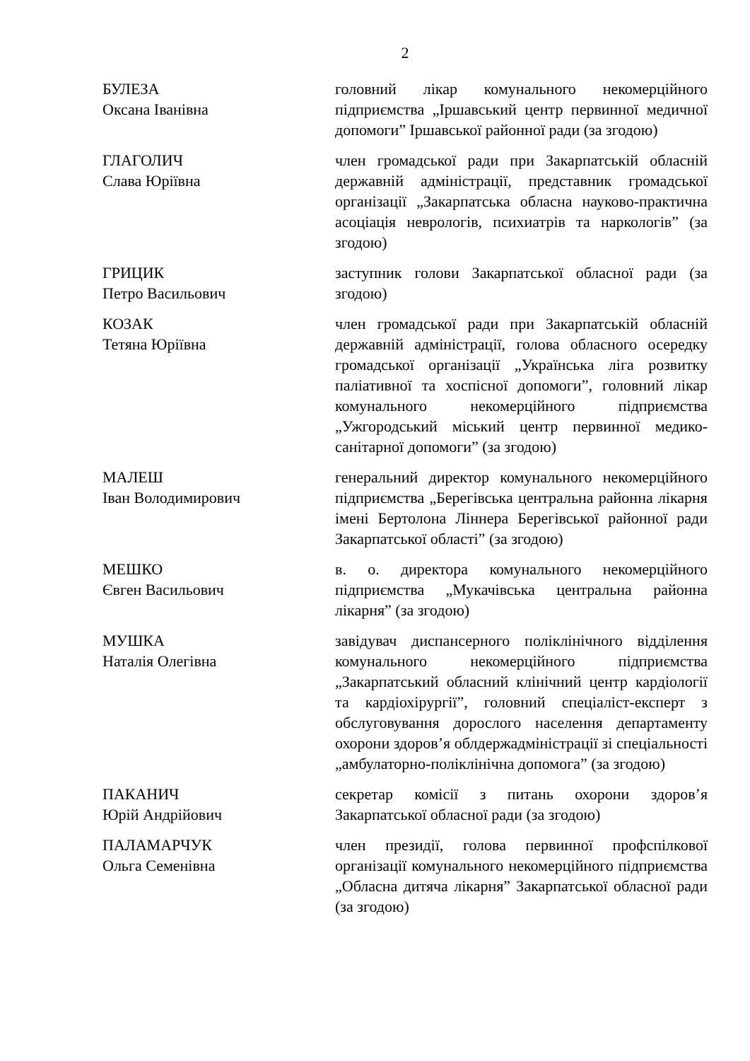2
БУЛЕЗА
Оксана Іванівна
головний лікар комунального некомерційного підприємства „Іршавський центр первинної медичної допомоги” Іршавської районної ради (за згодою)
ГЛАГОЛИЧ
Слава Юріївна
член громадської ради при Закарпатській обласній державній адміністрації, представник громадської організації „Закарпатська обласна науково-практична асоціація неврологів, психиатрів та наркологів” (за згодою)
ГРИЦИК
Петро Васильович
заступник голови Закарпатської обласної ради (за згодою)
КОЗАК
Тетяна Юріївна
член громадської ради при Закарпатській обласній державній адміністрації, голова обласного осередку громадської організації „Українська ліга розвитку паліативної та хоспісної допомоги”, головний лікар комунального некомерційного підприємства „Ужгородський міський центр первинної медико-санітарної допомоги” (за згодою)
МАЛЕШ
Іван Володимирович
генеральний директор комунального некомерційного підприємства „Берегівська центральна районна лікарня імені Бертолона Ліннера Берегівської районної ради Закарпатської області” (за згодою)
МЕШКО
Євген Васильович
в. о. директора комунального некомерційного підприємства „Мукачівська центральна районна лікарня” (за згодою)
МУШКА
Наталія Олегівна
завідувач диспансерного поліклінічного відділення комунального некомерційного підприємства „Закарпатський обласний клінічний центр кардіології та кардіохірургії”, головний спеціаліст-експерт з обслуговування дорослого населення департаменту охорони здоров’я облдержадміністрації зі спеціальності „амбулаторно-поліклінічна допомога” (за згодою)
ПАКАНИЧ
Юрій Андрійович
секретар комісії з питань охорони здоров’я Закарпатської обласної ради (за згодою)
ПАЛАМАРЧУК
Ольга Семенівна
член президії, голова первинної профспілкової організації комунального некомерційного підприємства „Обласна дитяча лікарня” Закарпатської обласної ради (за згодою)